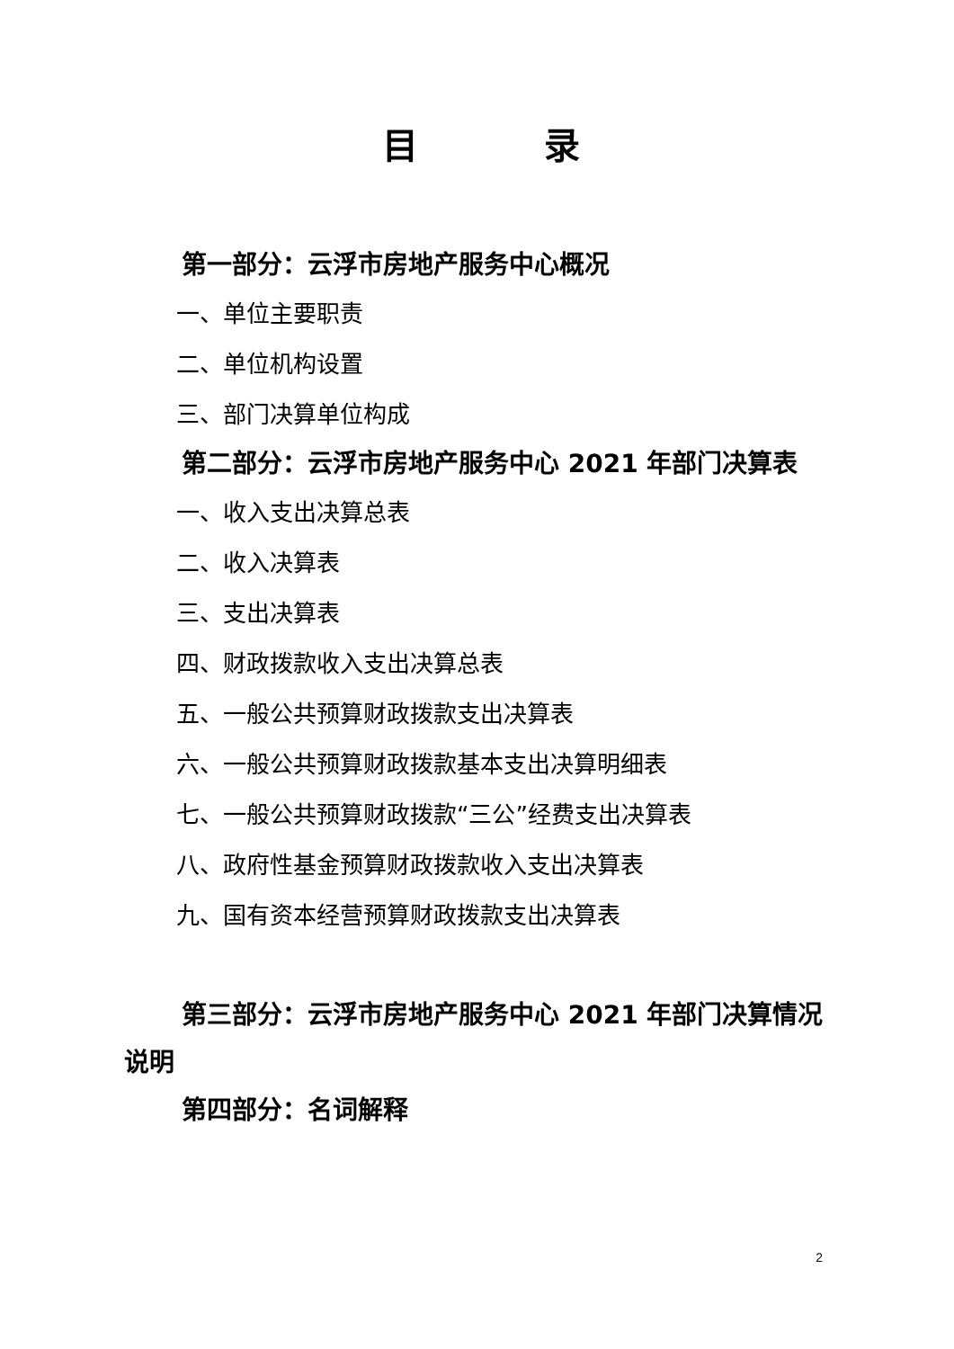目 录
第一部分：云浮市房地产服务中心概况
一、单位主要职责
二、单位机构设置
三、部门决算单位构成
第二部分：云浮市房地产服务中心 2021 年部门决算表
一、收入支出决算总表
二、收入决算表
三、支出决算表
四、财政拨款收入支出决算总表
五、一般公共预算财政拨款支出决算表
六、一般公共预算财政拨款基本支出决算明细表
七、一般公共预算财政拨款“三公”经费支出决算表
八、政府性基金预算财政拨款收入支出决算表
九、国有资本经营预算财政拨款支出决算表
第三部分：云浮市房地产服务中心 2021 年部门决算情况说明
第四部分：名词解释
2